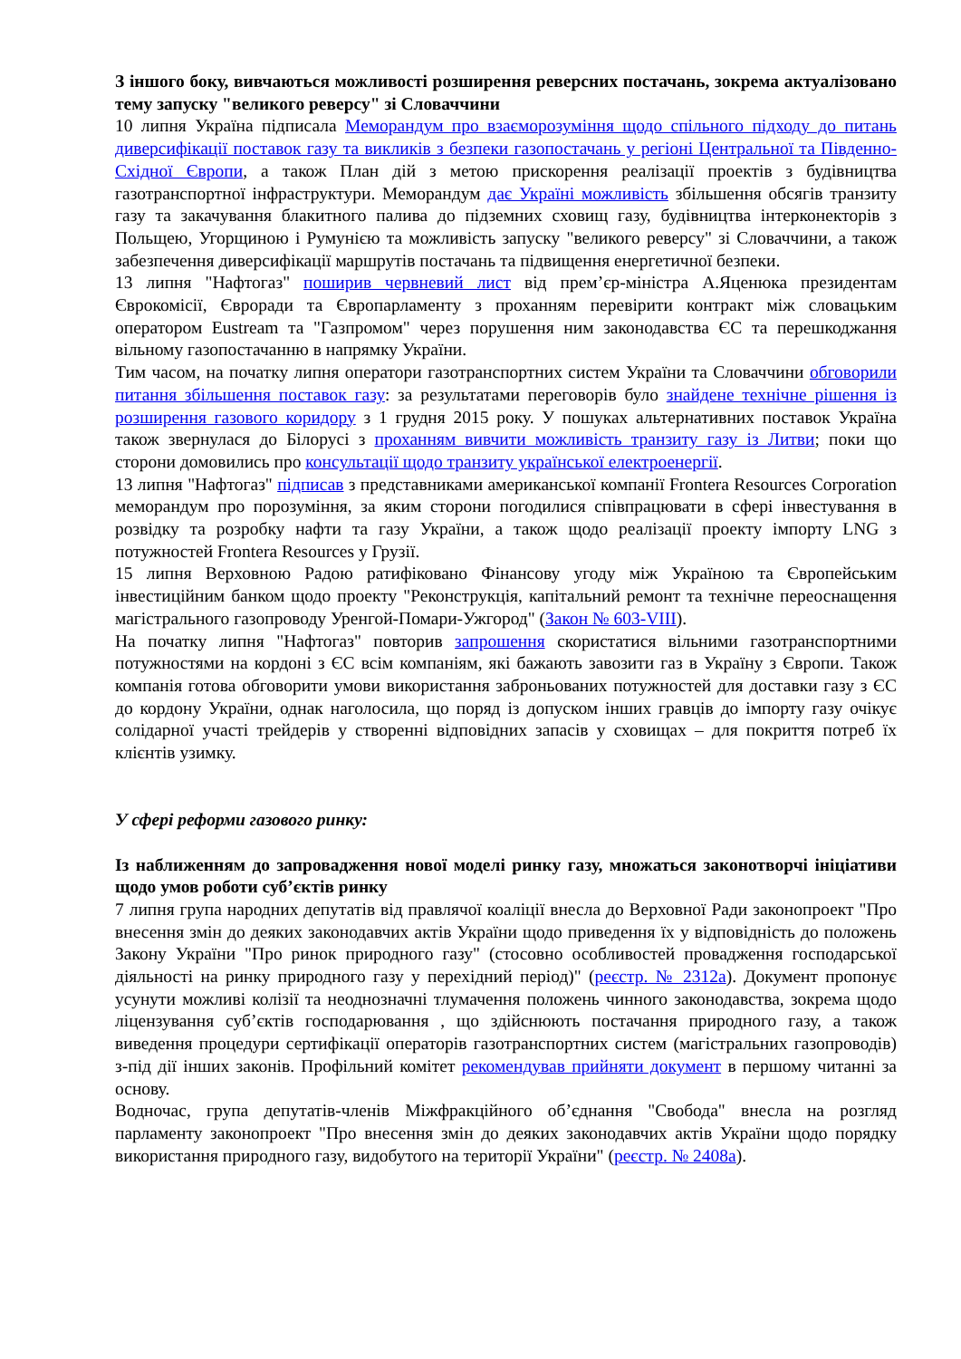З іншого боку, вивчаються можливості розширення реверсних постачань, зокрема актуалізовано тему запуску "великого реверсу" зі Словаччини
10 липня Україна підписала Меморандум про взаєморозуміння щодо спільного підходу до питань диверсифікації поставок газу та викликів з безпеки газопостачань у регіоні Центральної та Південно-Східної Європи, а також План дій з метою прискорення реалізації проектів з будівництва газотранспортної інфраструктури. Меморандум дає Україні можливість збільшення обсягів транзиту газу та закачування блакитного палива до підземних сховищ газу, будівництва інтерконекторів з Польщею, Угорщиною і Румунією та можливість запуску "великого реверсу" зі Словаччини, а також забезпечення диверсифікації маршрутів постачань та підвищення енергетичної безпеки.
13 липня "Нафтогаз" поширив червневий лист від прем’єр-міністра А.Яценюка президентам Єврокомісії, Євроради та Європарламенту з проханням перевірити контракт між словацьким оператором Eustream та "Газпромом" через порушення ним законодавства ЄС та перешкоджання вільному газопостачанню в напрямку України.
Тим часом, на початку липня оператори газотранспортних систем України та Словаччини обговорили питання збільшення поставок газу: за результатами переговорів було знайдене технічне рішення із розширення газового коридору з 1 грудня 2015 року. У пошуках альтернативних поставок Україна також звернулася до Білорусі з проханням вивчити можливість транзиту газу із Литви; поки що сторони домовились про консультації щодо транзиту української електроенергії.
13 липня "Нафтогаз" підписав з представниками американської компанії Frontera Resources Corporation меморандум про порозуміння, за яким сторони погодилися співпрацювати в сфері інвестування в розвідку та розробку нафти та газу України, а також щодо реалізації проекту імпорту LNG з потужностей Frontera Resources у Грузії.
15 липня Верховною Радою ратифіковано Фінансову угоду між Україною та Європейським інвестиційним банком щодо проекту "Реконструкція, капітальний ремонт та технічне переоснащення магістрального газопроводу Уренгой-Помари-Ужгород" (Закон № 603-VIII).
На початку липня "Нафтогаз" повторив запрошення скористатися вільними газотранспортними потужностями на кордоні з ЄС всім компаніям, які бажають завозити газ в Україну з Європи. Також компанія готова обговорити умови використання заброньованих потужностей для доставки газу з ЄС до кордону України, однак наголосила, що поряд із допуском інших гравців до імпорту газу очікує солідарної участі трейдерів у створенні відповідних запасів у сховищах – для покриття потреб їх клієнтів узимку.
У сфері реформи газового ринку:
Із наближенням до запровадження нової моделі ринку газу, множаться законотворчі ініціативи щодо умов роботи суб’єктів ринку
7 липня група народних депутатів від правлячої коаліції внесла до Верховної Ради законопроект "Про внесення змін до деяких законодавчих актів України щодо приведення їх у відповідність до положень Закону України "Про ринок природного газу" (стосовно особливостей провадження господарської діяльності на ринку природного газу у перехідний період)" (реєстр. № 2312а). Документ пропонує усунути можливі колізії та неоднозначні тлумачення положень чинного законодавства, зокрема щодо ліцензування суб’єктів господарювання , що здійснюють постачання природного газу, а також виведення процедури сертифікації операторів газотранспортних систем (магістральних газопроводів) з-під дії інших законів. Профільний комітет рекомендував прийняти документ в першому читанні за основу.
Водночас, група депутатів-членів Міжфракційного об’єднання "Свобода" внесла на розгляд парламенту законопроект "Про внесення змін до деяких законодавчих актів України щодо порядку використання природного газу, видобутого на території України" (реєстр. № 2408а).